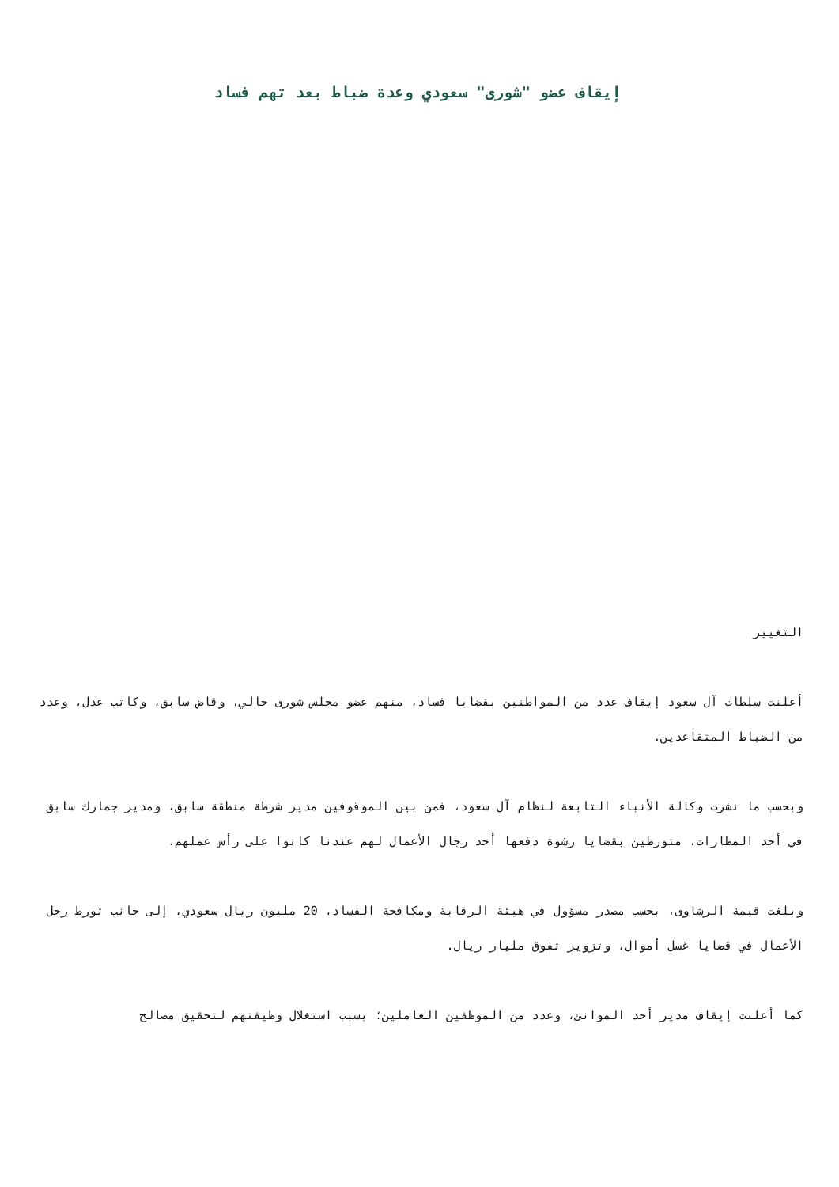إيقاف عضو "شورى" سعودي وعدة ضباط بعد تهم فساد
التغيير
أعلنت سلطات آل سعود إيقاف عدد من المواطنين بقضايا فساد، منهم عضو مجلس شورى حالي، وقاض سابق، وكاتب عدل، وعدد من الضباط المتقاعدين.
وبحسب ما نشرت وكالة الأنباء التابعة لنظام آل سعود، فمن بين الموقوفين مدير شرطة منطقة سابق، ومدير جمارك سابق في أحد المطارات، متورطين بقضايا رشوة دفعها أحد رجال الأعمال لهم عندنا كانوا على رأس عملهم.
وبلغت قيمة الرشاوى، بحسب مصدر مسؤول في هيئة الرقابة ومكافحة الفساد، 20 مليون ريال سعودي، إلى جانب تورط رجل الأعمال في قضايا غسل أموال، وتزوير تفوق مليار ريال.
كما أعلنت إيقاف مدير أحد الموانئ، وعدد من الموظفين العاملين؛ بسبب استغلال وظيفتهم لتحقيق مصالح